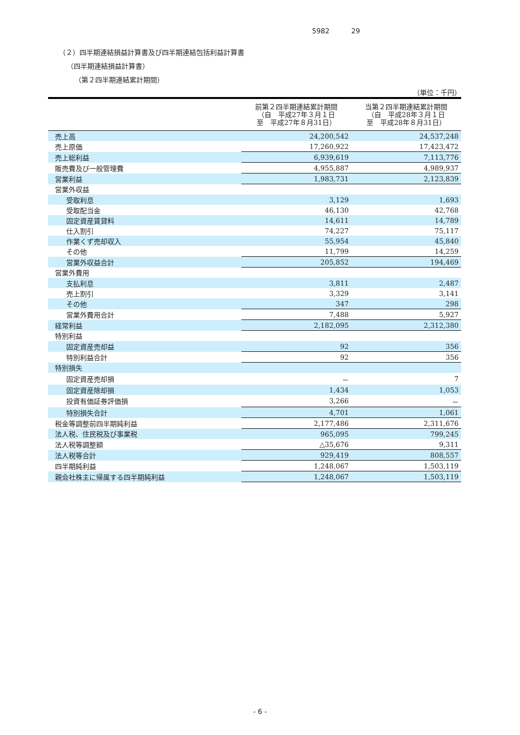5982 29
（２）四半期連結損益計算書及び四半期連結包括利益計算書
（四半期連結損益計算書）
（第２四半期連結累計期間）
（単位：千円）
| | 前第２四半期連結累計期間 （自 平成27年３月１日 至 平成27年８月31日） | 当第２四半期連結累計期間 （自 平成28年３月１日 至 平成28年８月31日） |
| --- | --- | --- |
| 売上高 | 24,200,542 | 24,537,248 |
| 売上原価 | 17,260,922 | 17,423,472 |
| 売上総利益 | 6,939,619 | 7,113,776 |
| 販売費及び一般管理費 | 4,955,887 | 4,989,937 |
| 営業利益 | 1,983,731 | 2,123,839 |
| 営業外収益 | | |
| 受取利息 | 3,129 | 1,693 |
| 受取配当金 | 46,130 | 42,768 |
| 固定資産賃貸料 | 14,611 | 14,789 |
| 仕入割引 | 74,227 | 75,117 |
| 作業くず売却収入 | 55,954 | 45,840 |
| その他 | 11,799 | 14,259 |
| 営業外収益合計 | 205,852 | 194,469 |
| 営業外費用 | | |
| 支払利息 | 3,811 | 2,487 |
| 売上割引 | 3,329 | 3,141 |
| その他 | 347 | 298 |
| 営業外費用合計 | 7,488 | 5,927 |
| 経常利益 | 2,182,095 | 2,312,380 |
| 特別利益 | | |
| 固定資産売却益 | 92 | 356 |
| 特別利益合計 | 92 | 356 |
| 特別損失 | | |
| 固定資産売却損 | － | 7 |
| 固定資産除却損 | 1,434 | 1,053 |
| 投資有価証券評価損 | 3,266 | － |
| 特別損失合計 | 4,701 | 1,061 |
| 税金等調整前四半期純利益 | 2,177,486 | 2,311,676 |
| 法人税、住民税及び事業税 | 965,095 | 799,245 |
| 法人税等調整額 | △35,676 | 9,311 |
| 法人税等合計 | 929,419 | 808,557 |
| 四半期純利益 | 1,248,067 | 1,503,119 |
| 親会社株主に帰属する四半期純利益 | 1,248,067 | 1,503,119 |
- 6 -